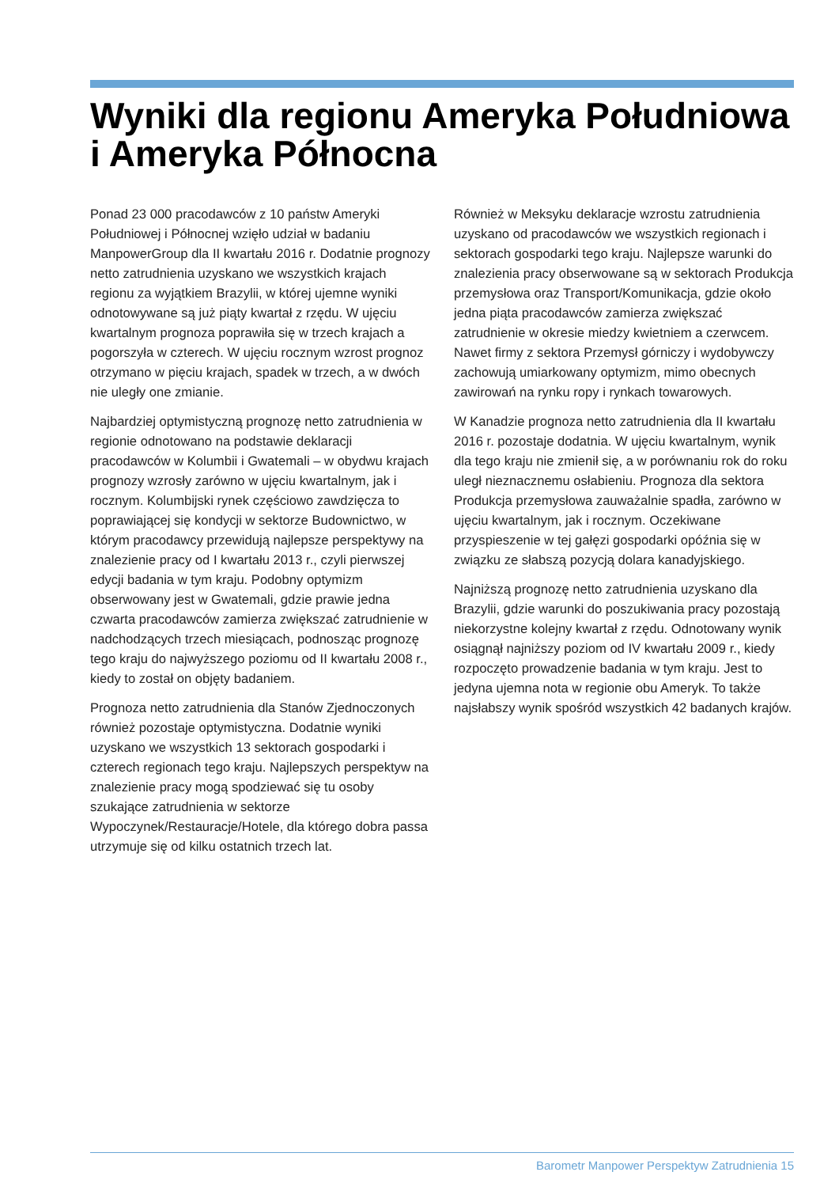Wyniki dla regionu Ameryka Południowa i Ameryka Północna
Ponad 23 000 pracodawców z 10 państw Ameryki Południowej i Północnej wzięło udział w badaniu ManpowerGroup dla II kwartału 2016 r. Dodatnie prognozy netto zatrudnienia uzyskano we wszystkich krajach regionu za wyjątkiem Brazylii, w której ujemne wyniki odnotowywane są już piąty kwartał z rzędu. W ujęciu kwartalnym prognoza poprawiła się w trzech krajach a pogorszyła w czterech. W ujęciu rocznym wzrost prognoz otrzymano w pięciu krajach, spadek w trzech, a w dwóch nie uległy one zmianie.
Najbardziej optymistyczną prognozę netto zatrudnienia w regionie odnotowano na podstawie deklaracji pracodawców w Kolumbii i Gwatemali – w obydwu krajach prognozy wzrosły zarówno w ujęciu kwartalnym, jak i rocznym. Kolumbijski rynek częściowo zawdzięcza to poprawiającej się kondycji w sektorze Budownictwo, w którym pracodawcy przewidują najlepsze perspektywy na znalezienie pracy od I kwartału 2013 r., czyli pierwszej edycji badania w tym kraju. Podobny optymizm obserwowany jest w Gwatemali, gdzie prawie jedna czwarta pracodawców zamierza zwiększać zatrudnienie w nadchodzących trzech miesiącach, podnosząc prognozę tego kraju do najwyższego poziomu od II kwartału 2008 r., kiedy to został on objęty badaniem.
Prognoza netto zatrudnienia dla Stanów Zjednoczonych również pozostaje optymistyczna. Dodatnie wyniki uzyskano we wszystkich 13 sektorach gospodarki i czterech regionach tego kraju. Najlepszych perspektyw na znalezienie pracy mogą spodziewać się tu osoby szukające zatrudnienia w sektorze Wypoczynek/Restauracje/Hotele, dla którego dobra passa utrzymuje się od kilku ostatnich trzech lat.
Również w Meksyku deklaracje wzrostu zatrudnienia uzyskano od pracodawców we wszystkich regionach i sektorach gospodarki tego kraju. Najlepsze warunki do znalezienia pracy obserwowane są w sektorach Produkcja przemysłowa oraz Transport/Komunikacja, gdzie około jedna piąta pracodawców zamierza zwiększać zatrudnienie w okresie miedzy kwietniem a czerwcem. Nawet firmy z sektora Przemysł górniczy i wydobywczy zachowują umiarkowany optymizm, mimo obecnych zawirowań na rynku ropy i rynkach towarowych.
W Kanadzie prognoza netto zatrudnienia dla II kwartału 2016 r. pozostaje dodatnia. W ujęciu kwartalnym, wynik dla tego kraju nie zmienił się, a w porównaniu rok do roku uległ nieznacznemu osłabieniu. Prognoza dla sektora Produkcja przemysłowa zauważalnie spadła, zarówno w ujęciu kwartalnym, jak i rocznym. Oczekiwane przyspieszenie w tej gałęzi gospodarki opóźnia się w związku ze słabszą pozycją dolara kanadyjskiego.
Najniższą prognozę netto zatrudnienia uzyskano dla Brazylii, gdzie warunki do poszukiwania pracy pozostają niekorzystne kolejny kwartał z rzędu. Odnotowany wynik osiągnął najniższy poziom od IV kwartału 2009 r., kiedy rozpoczęto prowadzenie badania w tym kraju. Jest to jedyna ujemna nota w regionie obu Ameryk. To także najsłabszy wynik spośród wszystkich 42 badanych krajów.
Barometr Manpower Perspektyw Zatrudnienia 15